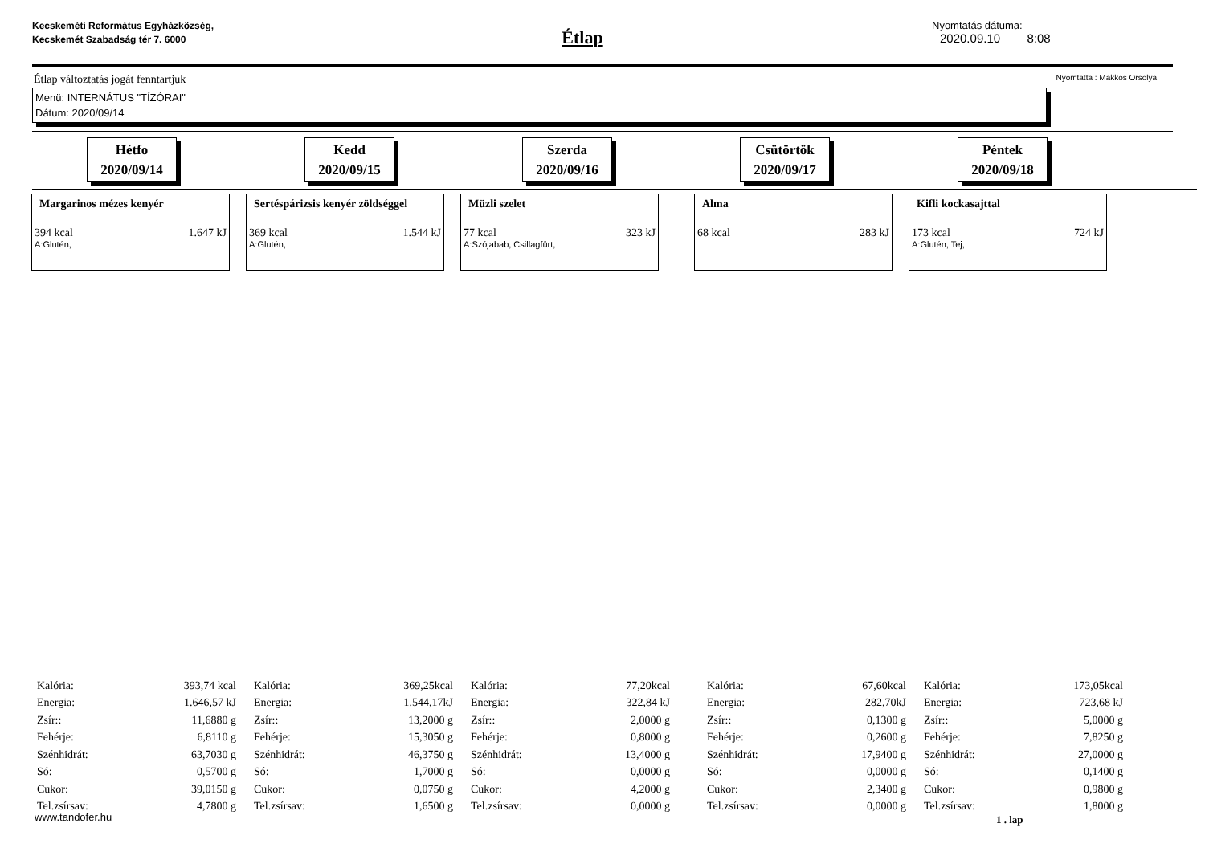Kecskeméti Református Egyházközség, Kecskemét Szabadság tér 7. 6000
Étlap
Nyomtatás dátuma:
2020.09.10 8:08
Étlap változtatás jogát fenntartjuk Nyomtatta : Makkos Orsolya
Menü: INTERNÁTUS "TÍZÓRAI"
Dátum: 2020/09/14
Hétfo
2020/09/14
Kedd
2020/09/15
Szerda
2020/09/16
Csütörtök
2020/09/17
Péntek
2020/09/18
Margarinos mézes kenyér
394 kcal 1.647 kJ
A:Glutén,
Sertéspárizsis kenyér zöldséggel
369 kcal 1.544 kJ
A:Glutén,
Müzli szelet
77 kcal 323 kJ
A:Szójabab, Csillagfûrt,
Alma
68 kcal 283 kJ
Kifli kockasajttal
173 kcal 724 kJ
A:Glutén, Tej,
| Kalória: | 393,74 kcal |
| Energia: | 1.646,57 kJ |
| Zsír:: | 11,6880 g |
| Fehérje: | 6,8110 g |
| Szénhidrát: | 63,7030 g |
| Só: | 0,5700 g |
| Cukor: | 39,0150 g |
| Tel.zsírsav: | 4,7800 g |
| Kalória: | 369,25kcal |
| Energia: | 1.544,17kJ |
| Zsír:: | 13,2000 g |
| Fehérje: | 15,3050 g |
| Szénhidrát: | 46,3750 g |
| Só: | 1,7000 g |
| Cukor: | 0,0750 g |
| Tel.zsírsav: | 1,6500 g |
| Kalória: | 77,20kcal |
| Energia: | 322,84 kJ |
| Zsír:: | 2,0000 g |
| Fehérje: | 0,8000 g |
| Szénhidrát: | 13,4000 g |
| Só: | 0,0000 g |
| Cukor: | 4,2000 g |
| Tel.zsírsav: | 0,0000 g |
| Kalória: | 67,60kcal |
| Energia: | 282,70kJ |
| Zsír:: | 0,1300 g |
| Fehérje: | 0,2600 g |
| Szénhidrát: | 17,9400 g |
| Só: | 0,0000 g |
| Cukor: | 2,3400 g |
| Tel.zsírsav: | 0,0000 g |
| Kalória: | 173,05kcal |
| Energia: | 723,68 kJ |
| Zsír:: | 5,0000 g |
| Fehérje: | 7,8250 g |
| Szénhidrát: | 27,0000 g |
| Só: | 0,1400 g |
| Cukor: | 0,9800 g |
| Tel.zsírsav: | 1,8000 g |
www.tandofer.hu 1 . lap